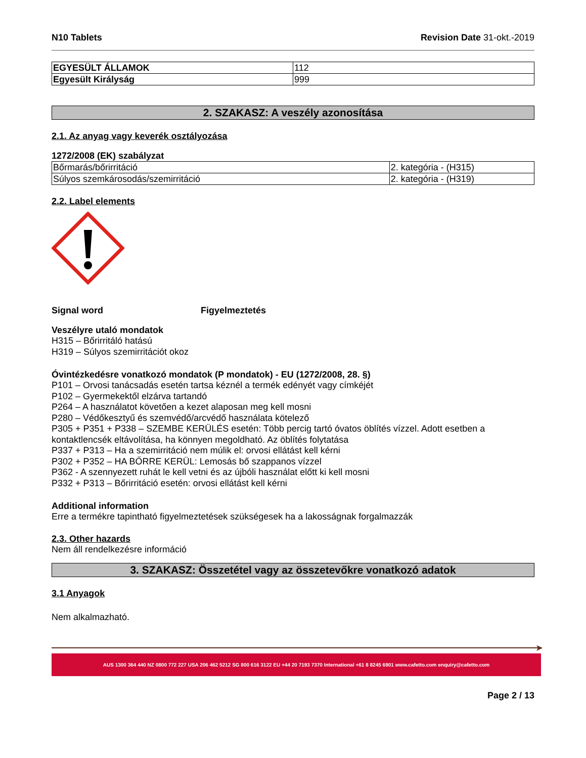N10 Tablets Revision Date 31-okt.-2019
| EGYESÜLT ÁLLAMOK | 112 |
| Egyesült Királyság | 999 |
2. SZAKASZ: A veszély azonosítása
2.1. Az anyag vagy keverék osztályozása
1272/2008 (EK) szabályzat
| Bőrmarás/bőrirritáció | 2. kategória - (H315) |
| Súlyos szemkárosodás/szemirritáció | 2. kategória - (H319) |
2.2. Label elements
Signal word Figyelmeztetés
Veszélyre utaló mondatok
H315 – Bőrirritáló hatású
H319 – Súlyos szemirritációt okoz
Óvintézkedésre vonatkozó mondatok (P mondatok) - EU (1272/2008, 28. §)
P101 – Orvosi tanácsadás esetén tartsa kéznél a termék edényét vagy címkéjét
P102 – Gyermekektől elzárva tartandó
P264 – A használatot követően a kezet alaposan meg kell mosni
P280 – Védőkesztyű és szemvédő/arcvédő használata kötelező
P305 + P351 + P338 – SZEMBE KERÜLÉS esetén: Több percig tartó óvatos öblítés vízzel. Adott esetben a kontaktlencsék eltávolítása, ha könnyen megoldható. Az öblítés folytatása
P337 + P313 – Ha a szemirritáció nem múlik el: orvosi ellátást kell kérni
P302 + P352 – HA BŐRRE KERÜL: Lemosás bő szappanos vízzel
P362 - A szennyezett ruhát le kell vetni és az újbóli használat előtt ki kell mosni
P332 + P313 – Bőrirritáció esetén: orvosi ellátást kell kérni
Additional information
Erre a termékre tapintható figyelmeztetések szükségesek ha a lakosságnak forgalmazzák
2.3. Other hazards
Nem áll rendelkezésre információ
3. SZAKASZ: Összetétel vagy az összetevőkre vonatkozó adatok
3.1 Anyagok
Nem alkalmazható.
➤
AUS 1300 364 440 NZ 0800 772 227 USA 206 462 5212 SG 800 616 3122 EU +44 20 7193 7370 International +61 8 8245 6901 www.cafetto.com enquiry@cafetto.com
Page 2 / 13